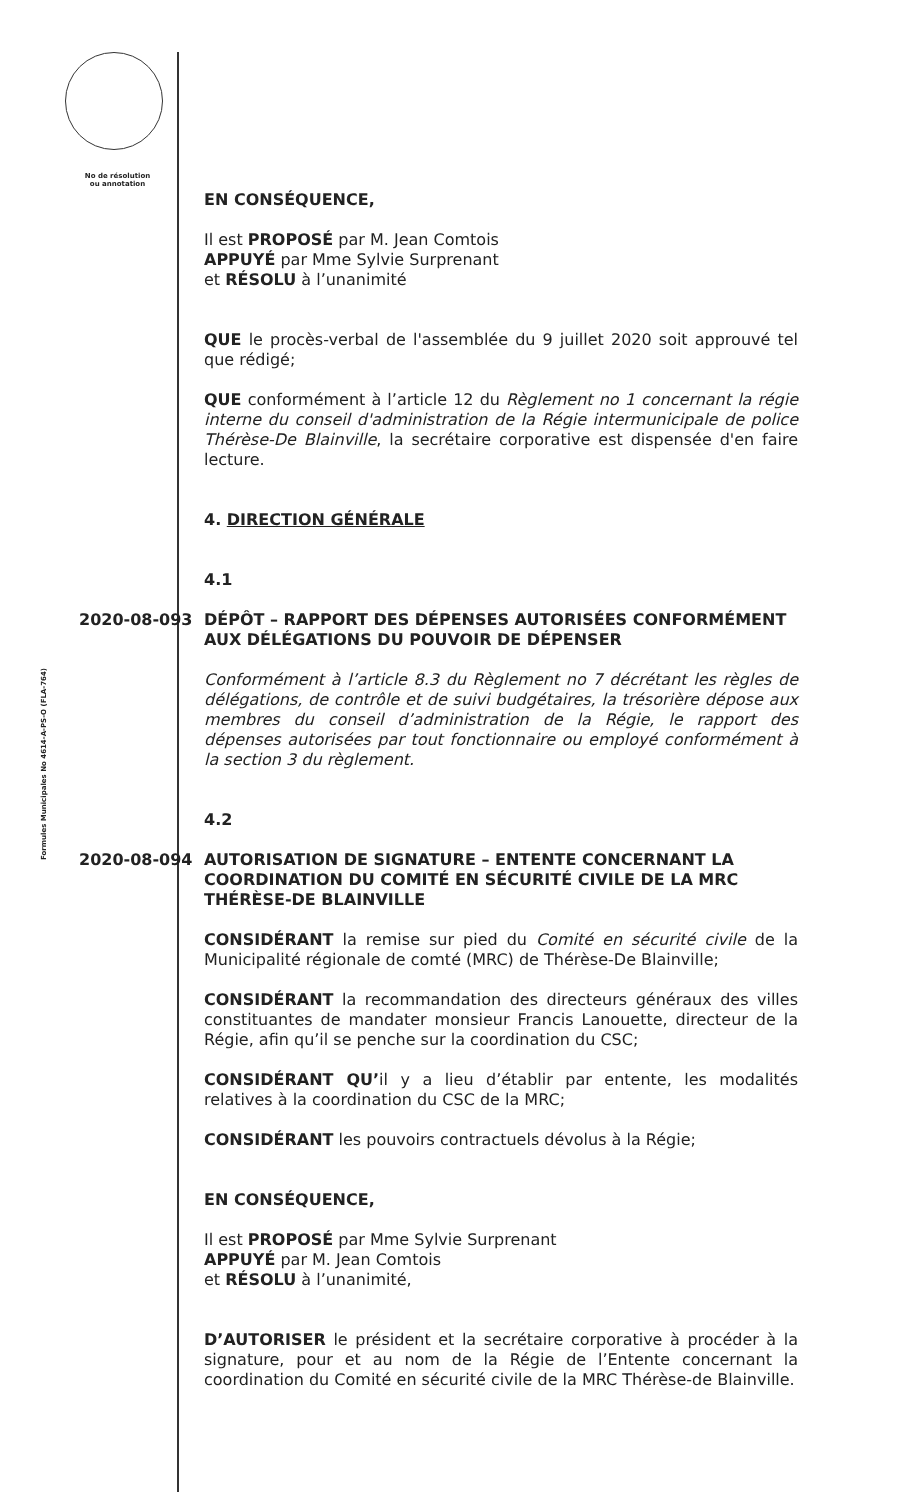No de résolution ou annotation
Formules Municipales No 4614-A-PS-O (FLA-764)
EN CONSÉQUENCE,
Il est PROPOSÉ par M. Jean Comtois
APPUYÉ par Mme Sylvie Surprenant
et RÉSOLU à l’unanimité
QUE le procès-verbal de l'assemblée du 9 juillet 2020 soit approuvé tel que rédigé;
QUE conformément à l’article 12 du Règlement no 1 concernant la régie interne du conseil d'administration de la Régie intermunicipale de police Thérèse-De Blainville, la secrétaire corporative est dispensée d'en faire lecture.
4. DIRECTION GÉNÉRALE
4.1
2020-08-093
DÉPÔT – RAPPORT DES DÉPENSES AUTORISÉES CONFORMÉMENT AUX DÉLÉGATIONS DU POUVOIR DE DÉPENSER
Conformément à l’article 8.3 du Règlement no 7 décrétant les règles de délégations, de contrôle et de suivi budgétaires, la trésorière dépose aux membres du conseil d’administration de la Régie, le rapport des dépenses autorisées par tout fonctionnaire ou employé conformément à la section 3 du règlement.
4.2
2020-08-094
AUTORISATION DE SIGNATURE – ENTENTE CONCERNANT LA COORDINATION DU COMITÉ EN SÉCURITÉ CIVILE DE LA MRC THÉRÈSE-DE BLAINVILLE
CONSIDÉRANT la remise sur pied du Comité en sécurité civile de la Municipalité régionale de comté (MRC) de Thérèse-De Blainville;
CONSIDÉRANT la recommandation des directeurs généraux des villes constituantes de mandater monsieur Francis Lanouette, directeur de la Régie, afin qu’il se penche sur la coordination du CSC;
CONSIDÉRANT QU’il y a lieu d’établir par entente, les modalités relatives à la coordination du CSC de la MRC;
CONSIDÉRANT les pouvoirs contractuels dévolus à la Régie;
EN CONSÉQUENCE,
Il est PROPOSÉ par Mme Sylvie Surprenant
APPUYÉ par M. Jean Comtois
et RÉSOLU à l’unanimité,
D’AUTORISER le président et la secrétaire corporative à procéder à la signature, pour et au nom de la Régie de l’Entente concernant la coordination du Comité en sécurité civile de la MRC Thérèse-de Blainville.